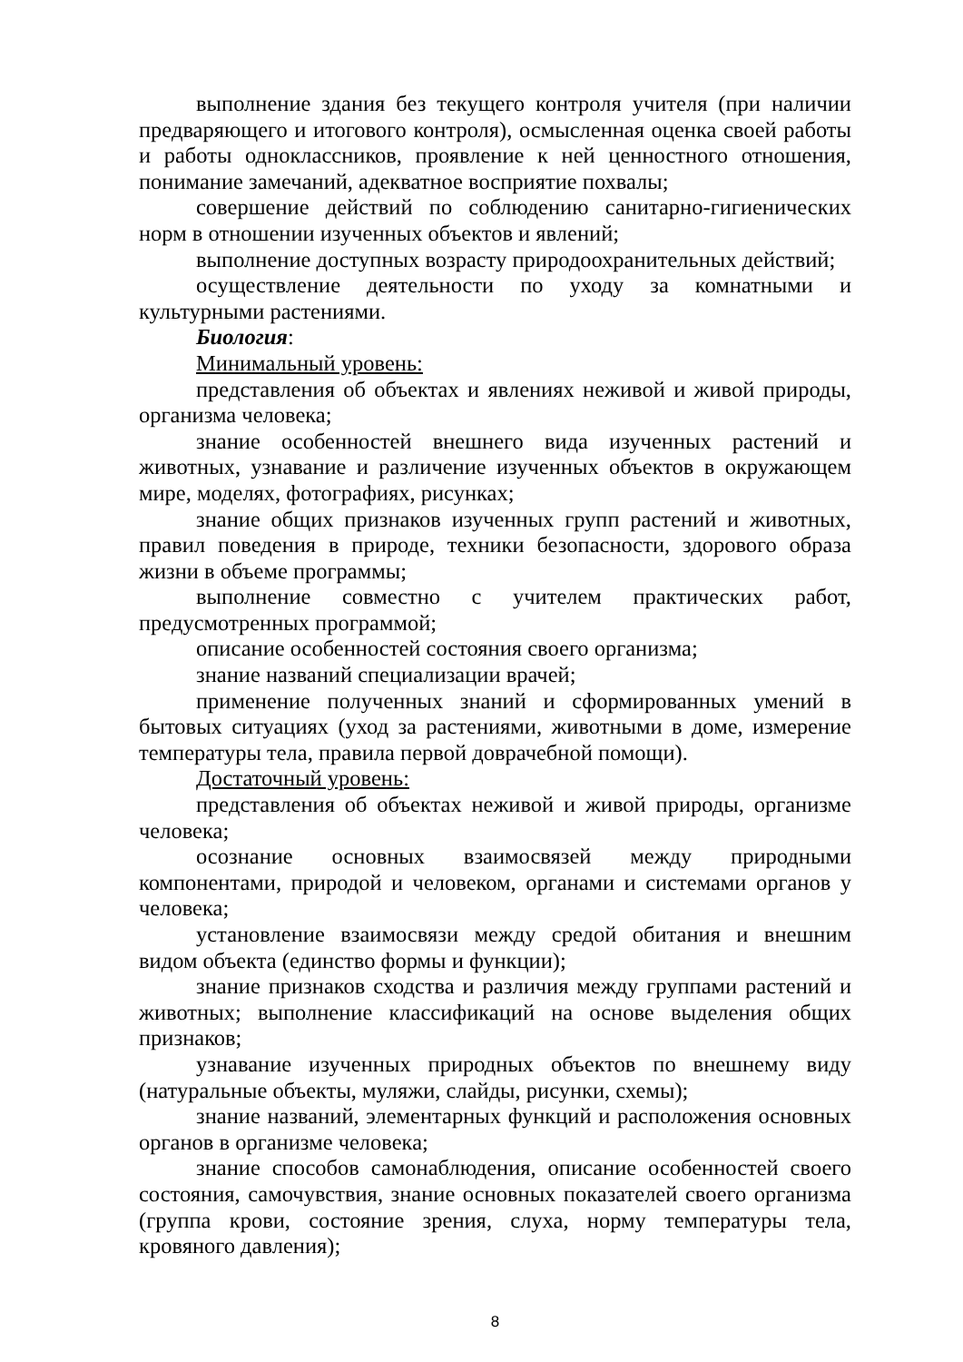выполнение здания без текущего контроля учителя (при наличии предваряющего и итогового контроля), осмысленная оценка своей работы и работы одноклассников, проявление к ней ценностного отношения, понимание замечаний, адекватное восприятие похвалы;
совершение действий по соблюдению санитарно-гигиенических норм в отношении изученных объектов и явлений;
выполнение доступных возрасту природоохранительных действий;
осуществление деятельности по уходу за комнатными и культурными растениями.
Биология:
Минимальный уровень:
представления об объектах и явлениях неживой и живой природы, организма человека;
знание особенностей внешнего вида изученных растений и животных, узнавание и различение изученных объектов в окружающем мире, моделях, фотографиях, рисунках;
знание общих признаков изученных групп растений и животных, правил поведения в природе, техники безопасности, здорового образа жизни в объеме программы;
выполнение совместно с учителем практических работ, предусмотренных программой;
описание особенностей состояния своего организма;
знание названий специализации врачей;
применение полученных знаний и сформированных умений в бытовых ситуациях (уход за растениями, животными в доме, измерение температуры тела, правила первой доврачебной помощи).
Достаточный уровень:
представления об объектах неживой и живой природы, организме человека;
осознание основных взаимосвязей между природными компонентами, природой и человеком, органами и системами органов у человека;
установление взаимосвязи между средой обитания и внешним видом объекта (единство формы и функции);
знание признаков сходства и различия между группами растений и животных; выполнение классификаций на основе выделения общих признаков;
узнавание изученных природных объектов по внешнему виду (натуральные объекты, муляжи, слайды, рисунки, схемы);
знание названий, элементарных функций и расположения основных органов в организме человека;
знание способов самонаблюдения, описание особенностей своего состояния, самочувствия, знание основных показателей своего организма (группа крови, состояние зрения, слуха, норму температуры тела, кровяного давления);
8